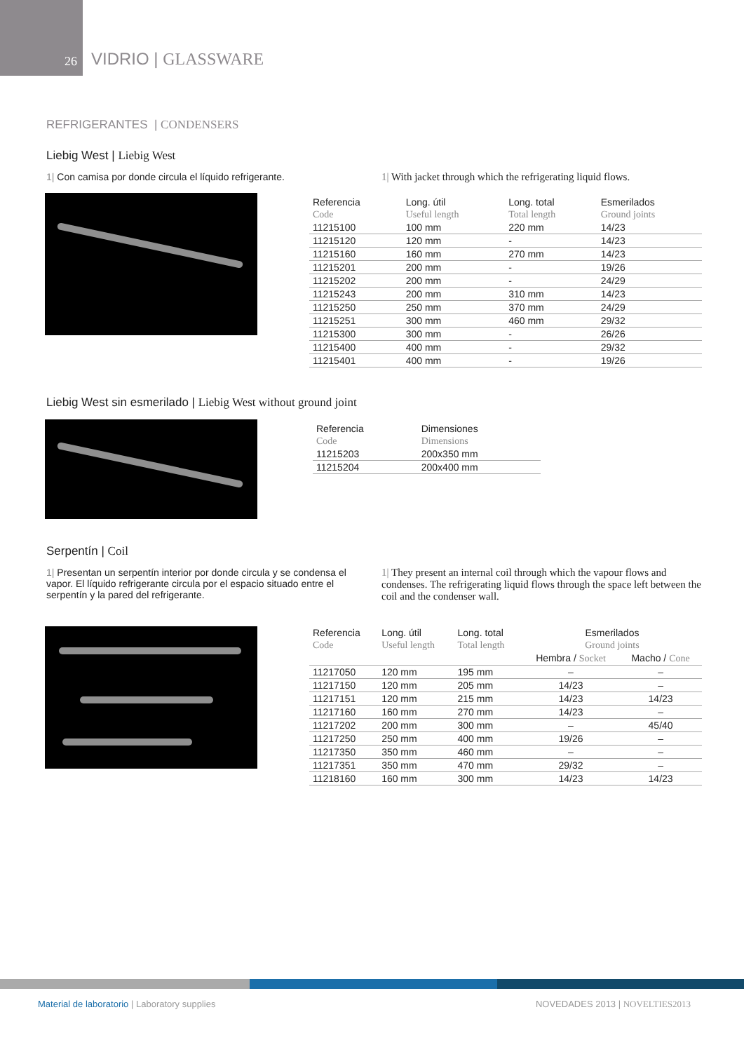26
VIDRIO | GLASSWARE
REFRIGERANTES | CONDENSERS
Liebig West | Liebig West
1| Con camisa por donde circula el líquido refrigerante.
1| With jacket through which the refrigerating liquid flows.
| Referencia | Long. útil | Long. total | Esmerilados |
| --- | --- | --- | --- |
| Code | Useful length | Total length | Ground joints |
| 11215100 | 100 mm | 220 mm | 14/23 |
| 11215120 | 120 mm | - | 14/23 |
| 11215160 | 160 mm | 270 mm | 14/23 |
| 11215201 | 200 mm | - | 19/26 |
| 11215202 | 200 mm | - | 24/29 |
| 11215243 | 200 mm | 310 mm | 14/23 |
| 11215250 | 250 mm | 370 mm | 24/29 |
| 11215251 | 300 mm | 460 mm | 29/32 |
| 11215300 | 300 mm | - | 26/26 |
| 11215400 | 400 mm | - | 29/32 |
| 11215401 | 400 mm | - | 19/26 |
Liebig West sin esmerilado | Liebig West without ground joint
| Referencia | Dimensiones |
| --- | --- |
| Code | Dimensions |
| 11215203 | 200x350 mm |
| 11215204 | 200x400 mm |
Serpentín | Coil
1| Presentan un serpentín interior por donde circula y se condensa el vapor. El líquido refrigerante circula por el espacio situado entre el serpentín y la pared del refrigerante.
1| They present an internal coil through which the vapour flows and condenses. The refrigerating liquid flows through the space left between the coil and the condenser wall.
| Referencia | Long. útil | Long. total | Esmerilados | |
| --- | --- | --- | --- | --- |
| Code | Useful length | Total length | Ground joints | |
| | | | Hembra / Socket | Macho / Cone |
| 11217050 | 120 mm | 195 mm | – | – |
| 11217150 | 120 mm | 205 mm | 14/23 | – |
| 11217151 | 120 mm | 215 mm | 14/23 | 14/23 |
| 11217160 | 160 mm | 270 mm | 14/23 | – |
| 11217202 | 200 mm | 300 mm | – | 45/40 |
| 11217250 | 250 mm | 400 mm | 19/26 | – |
| 11217350 | 350 mm | 460 mm | – | – |
| 11217351 | 350 mm | 470 mm | 29/32 | – |
| 11218160 | 160 mm | 300 mm | 14/23 | 14/23 |
Material de laboratorio | Laboratory supplies
NOVEDADES 2013 | NOVELTIES2013